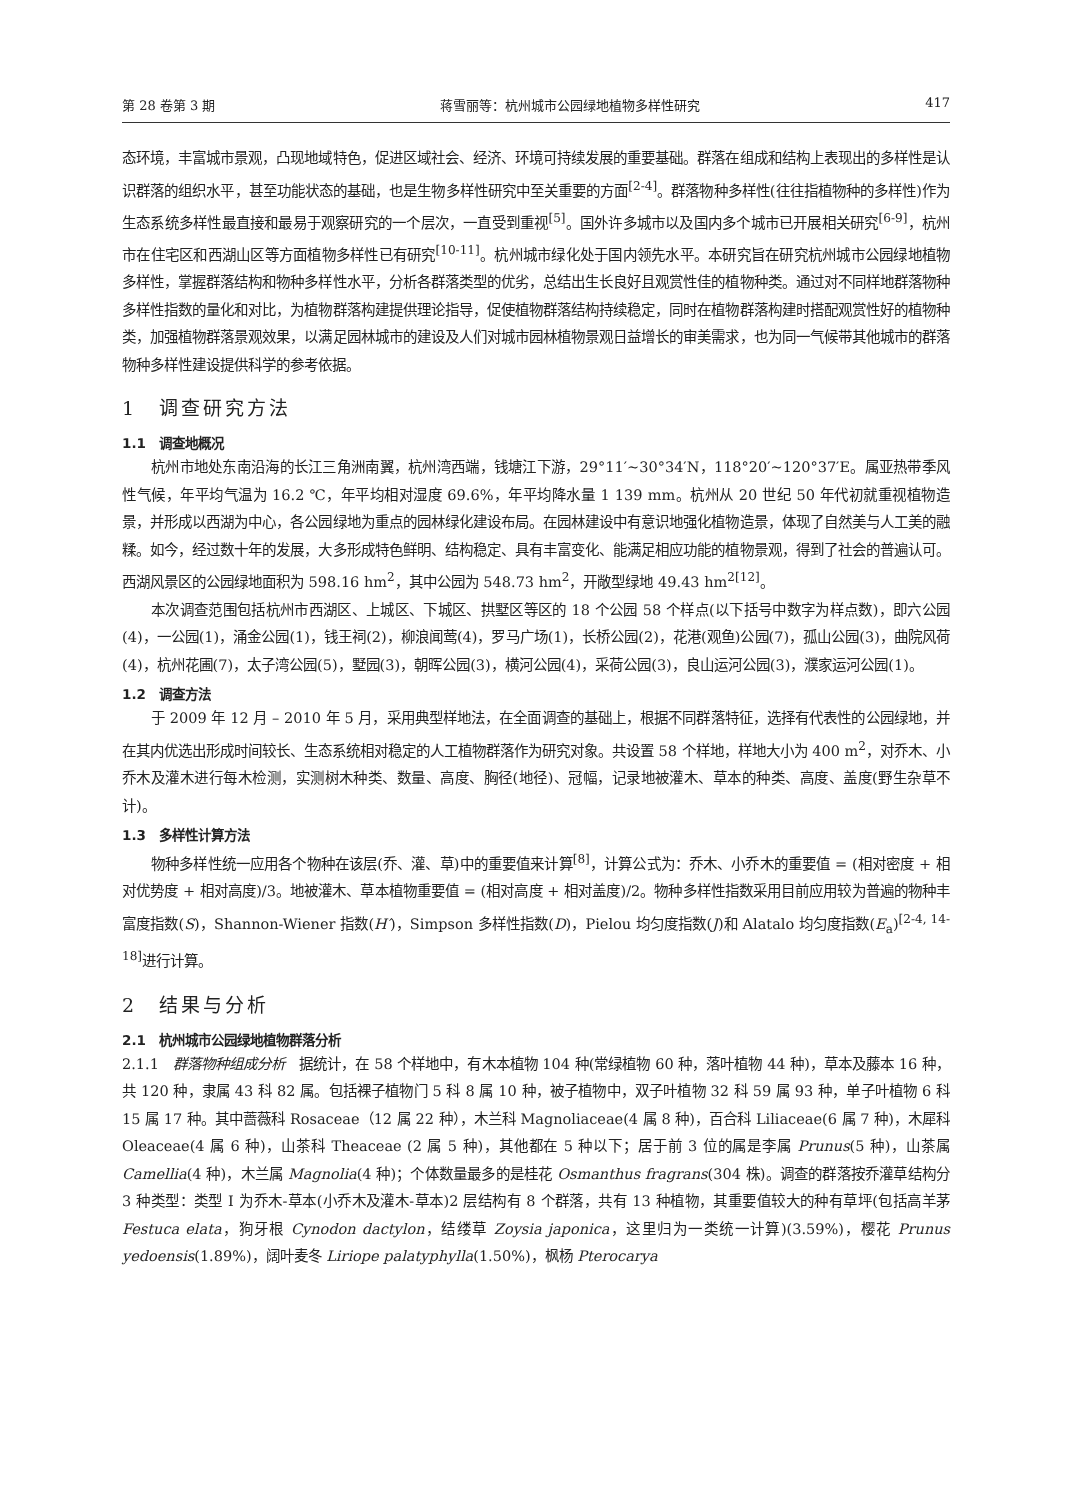第 28 卷第 3 期 蒋雪丽等：杭州城市公园绿地植物多样性研究 417
态环境，丰富城市景观，凸现地域特色，促进区域社会、经济、环境可持续发展的重要基础。群落在组成和结构上表现出的多样性是认识群落的组织水平，甚至功能状态的基础，也是生物多样性研究中至关重要的方面<sup>[2-4]</sup>。群落物种多样性(往往指植物种的多样性)作为生态系统多样性最直接和最易于观察研究的一个层次，一直受到重视<sup>[5]</sup>。国外许多城市以及国内多个城市已开展相关研究<sup>[6-9]</sup>，杭州市在住宅区和西湖山区等方面植物多样性已有研究<sup>[10-11]</sup>。杭州城市绿化处于国内领先水平。本研究旨在研究杭州城市公园绿地植物多样性，掌握群落结构和物种多样性水平，分析各群落类型的优劣，总结出生长良好且观赏性佳的植物种类。通过对不同样地群落物种多样性指数的量化和对比，为植物群落构建提供理论指导，促使植物群落结构持续稳定，同时在植物群落构建时搭配观赏性好的植物种类，加强植物群落景观效果，以满足园林城市的建设及人们对城市园林植物景观日益增长的审美需求，也为同一气候带其他城市的群落物种多样性建设提供科学的参考依据。
1　调查研究方法
1.1　调查地概况
杭州市地处东南沿海的长江三角洲南翼，杭州湾西端，钱塘江下游，29°11′~30°34′N，118°20′~120°37′E。属亚热带季风性气候，年平均气温为 16.2 ℃，年平均相对湿度 69.6%，年平均降水量 1 139 mm。杭州从 20 世纪 50 年代初就重视植物造景，并形成以西湖为中心，各公园绿地为重点的园林绿化建设布局。在园林建设中有意识地强化植物造景，体现了自然美与人工美的融糅。如今，经过数十年的发展，大多形成特色鲜明、结构稳定、具有丰富变化、能满足相应功能的植物景观，得到了社会的普遍认可。西湖风景区的公园绿地面积为 598.16 hm<sup>2</sup>，其中公园为 548.73 hm<sup>2</sup>，开敞型绿地 49.43 hm<sup>2[12]</sup>。
本次调查范围包括杭州市西湖区、上城区、下城区、拱墅区等区的 18 个公园 58 个样点(以下括号中数字为样点数)，即六公园(4)，一公园(1)，涌金公园(1)，钱王祠(2)，柳浪闻莺(4)，罗马广场(1)，长桥公园(2)，花港(观鱼)公园(7)，孤山公园(3)，曲院风荷(4)，杭州花圃(7)，太子湾公园(5)，墅园(3)，朝晖公园(3)，横河公园(4)，采荷公园(3)，良山运河公园(3)，濮家运河公园(1)。
1.2　调查方法
于 2009 年 12 月 – 2010 年 5 月，采用典型样地法，在全面调查的基础上，根据不同群落特征，选择有代表性的公园绿地，并在其内优选出形成时间较长、生态系统相对稳定的人工植物群落作为研究对象。共设置 58 个样地，样地大小为 400 m<sup>2</sup>，对乔木、小乔木及灌木进行每木检测，实测树木种类、数量、高度、胸径(地径)、冠幅，记录地被灌木、草本的种类、高度、盖度(野生杂草不计)。
1.3　多样性计算方法
物种多样性统一应用各个物种在该层(乔、灌、草)中的重要值来计算<sup>[8]</sup>，计算公式为：乔木、小乔木的重要值 = (相对密度 + 相对优势度 + 相对高度)/3。地被灌木、草本植物重要值 = (相对高度 + 相对盖度)/2。物种多样性指数采用目前应用较为普遍的物种丰富度指数(S)，Shannon-Wiener 指数(H′)，Simpson 多样性指数(D)，Pielou 均匀度指数(J)和 Alatalo 均匀度指数(E<sub>a</sub>)<sup>[2-4, 14-18]</sup>进行计算。
2　结果与分析
2.1　杭州城市公园绿地植物群落分析
2.1.1　群落物种组成分析　据统计，在 58 个样地中，有木本植物 104 种(常绿植物 60 种，落叶植物 44 种)，草本及藤本 16 种，共 120 种，隶属 43 科 82 属。包括裸子植物门 5 科 8 属 10 种，被子植物中，双子叶植物 32 科 59 属 93 种，单子叶植物 6 科 15 属 17 种。其中蔷薇科 Rosaceae（12 属 22 种），木兰科 Magnoliaceae(4 属 8 种)，百合科 Liliaceae(6 属 7 种)，木犀科 Oleaceae(4 属 6 种)，山茶科 Theaceae (2 属 5 种)，其他都在 5 种以下；居于前 3 位的属是李属 Prunus(5 种)，山茶属 Camellia(4 种)，木兰属 Magnolia(4 种)；个体数量最多的是桂花 Osmanthus fragrans(304 株)。调查的群落按乔灌草结构分 3 种类型：类型 Ⅰ 为乔木-草本(小乔木及灌木-草本)2 层结构有 8 个群落，共有 13 种植物，其重要值较大的种有草坪(包括高羊茅 Festuca elata，狗牙根 Cynodon dactylon，结缕草 Zoysia japonica，这里归为一类统一计算)(3.59%)，樱花 Prunus yedoensis(1.89%)，阔叶麦冬 Liriope palatyphylla(1.50%)，枫杨 Pterocarya